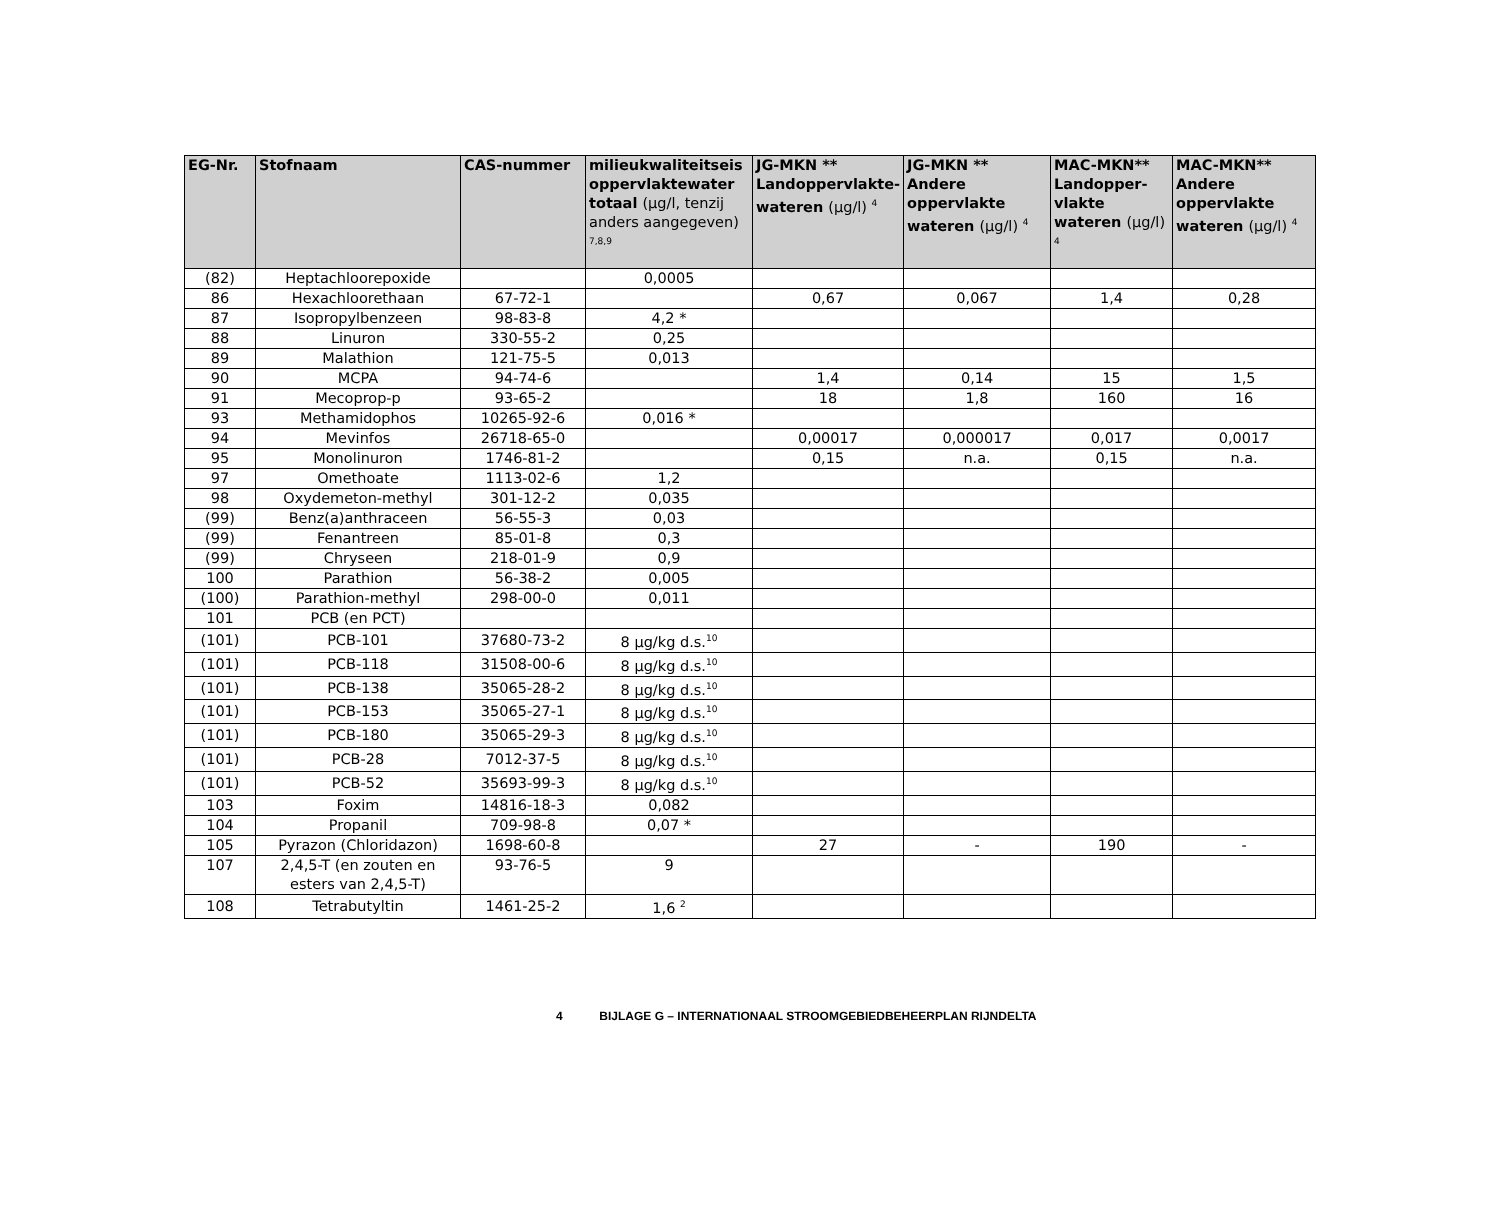| EG-Nr. | Stofnaam | CAS-nummer | milieukwaliteitseis oppervlaktewater totaal (µg/l, tenzij anders aangegeven) <sup>7,8,9</sup> | JG-MKN ** Landoppervlakte-wateren (µg/l) <sup>4</sup> | JG-MKN ** Andere oppervlakte wateren (µg/l) <sup>4</sup> | MAC-MKN** Landopper-vlakte wateren (µg/l) <sup>4</sup> | MAC-MKN** Andere oppervlakte wateren (µg/l) <sup>4</sup> |
| --- | --- | --- | --- | --- | --- | --- | --- |
| (82) | Heptachloorepoxide | | 0,0005 | | | | |
| 86 | Hexachloorethaan | 67-72-1 | | 0,67 | 0,067 | 1,4 | 0,28 |
| 87 | Isopropylbenzeen | 98-83-8 | 4,2 * | | | | |
| 88 | Linuron | 330-55-2 | 0,25 | | | | |
| 89 | Malathion | 121-75-5 | 0,013 | | | | |
| 90 | MCPA | 94-74-6 | | 1,4 | 0,14 | 15 | 1,5 |
| 91 | Mecoprop-p | 93-65-2 | | 18 | 1,8 | 160 | 16 |
| 93 | Methamidophos | 10265-92-6 | 0,016 * | | | | |
| 94 | Mevinfos | 26718-65-0 | | 0,00017 | 0,000017 | 0,017 | 0,0017 |
| 95 | Monolinuron | 1746-81-2 | | 0,15 | n.a. | 0,15 | n.a. |
| 97 | Omethoate | 1113-02-6 | 1,2 | | | | |
| 98 | Oxydemeton-methyl | 301-12-2 | 0,035 | | | | |
| (99) | Benz(a)anthraceen | 56-55-3 | 0,03 | | | | |
| (99) | Fenantreen | 85-01-8 | 0,3 | | | | |
| (99) | Chryseen | 218-01-9 | 0,9 | | | | |
| 100 | Parathion | 56-38-2 | 0,005 | | | | |
| (100) | Parathion-methyl | 298-00-0 | 0,011 | | | | |
| 101 | PCB (en PCT) | | | | | | |
| (101) | PCB-101 | 37680-73-2 | 8 µg/kg d.s.<sup>10</sup> | | | | |
| (101) | PCB-118 | 31508-00-6 | 8 µg/kg d.s.<sup>10</sup> | | | | |
| (101) | PCB-138 | 35065-28-2 | 8 µg/kg d.s.<sup>10</sup> | | | | |
| (101) | PCB-153 | 35065-27-1 | 8 µg/kg d.s.<sup>10</sup> | | | | |
| (101) | PCB-180 | 35065-29-3 | 8 µg/kg d.s.<sup>10</sup> | | | | |
| (101) | PCB-28 | 7012-37-5 | 8 µg/kg d.s.<sup>10</sup> | | | | |
| (101) | PCB-52 | 35693-99-3 | 8 µg/kg d.s.<sup>10</sup> | | | | |
| 103 | Foxim | 14816-18-3 | 0,082 | | | | |
| 104 | Propanil | 709-98-8 | 0,07 * | | | | |
| 105 | Pyrazon (Chloridazon) | 1698-60-8 | | 27 | - | 190 | - |
| 107 | 2,4,5-T (en zouten en esters van 2,4,5-T) | 93-76-5 | 9 | | | | |
| 108 | Tetrabutyltin | 1461-25-2 | 1,6 <sup>2</sup> | | | | |
4 BIJLAGE G – INTERNATIONAAL STROOMGEBIEDBEHEERPLAN RIJNDELTA